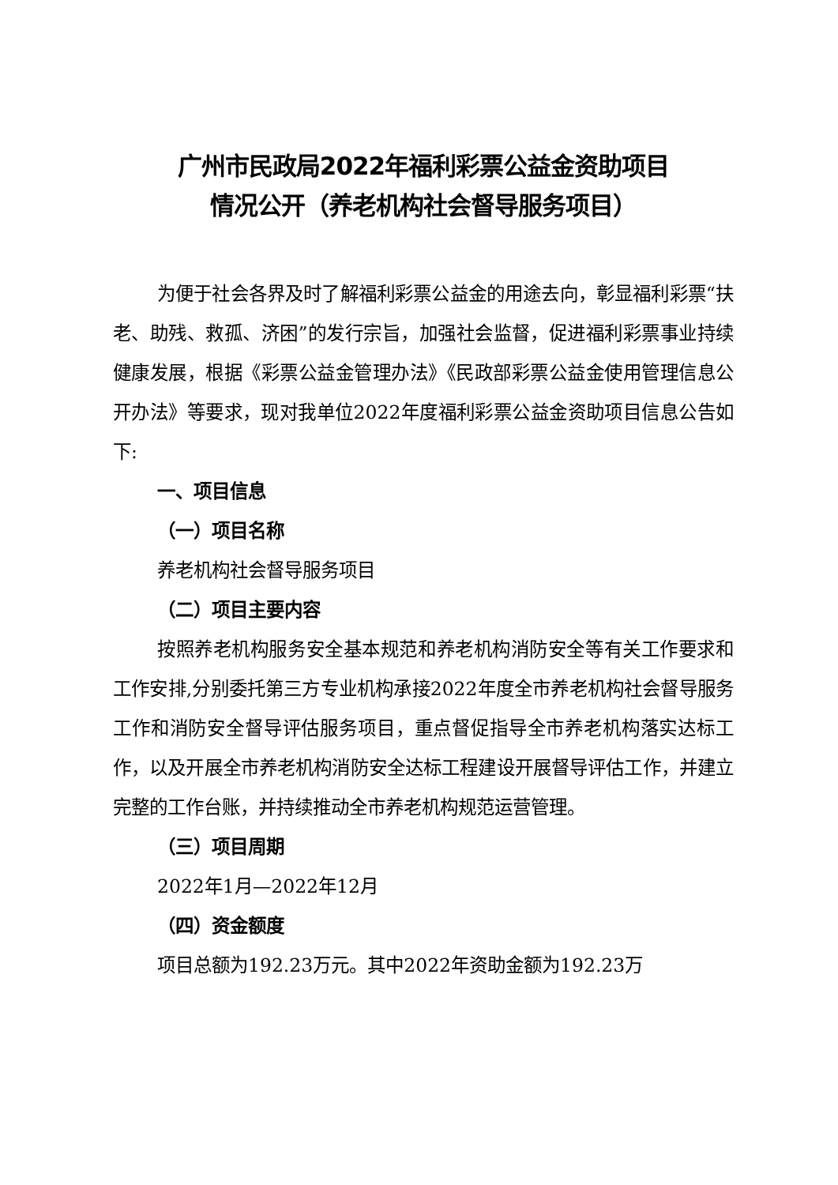广州市民政局2022年福利彩票公益金资助项目
情况公开（养老机构社会督导服务项目）
为便于社会各界及时了解福利彩票公益金的用途去向，彰显福利彩票“扶老、助残、救孤、济困”的发行宗旨，加强社会监督，促进福利彩票事业持续健康发展，根据《彩票公益金管理办法》《民政部彩票公益金使用管理信息公开办法》等要求，现对我单位2022年度福利彩票公益金资助项目信息公告如下:
一、项目信息
（一）项目名称
养老机构社会督导服务项目
（二）项目主要内容
按照养老机构服务安全基本规范和养老机构消防安全等有关工作要求和工作安排,分别委托第三方专业机构承接2022年度全市养老机构社会督导服务工作和消防安全督导评估服务项目，重点督促指导全市养老机构落实达标工作，以及开展全市养老机构消防安全达标工程建设开展督导评估工作，并建立完整的工作台账，并持续推动全市养老机构规范运营管理。
（三）项目周期
2022年1月—2022年12月
（四）资金额度
项目总额为192.23万元。其中2022年资助金额为192.23万